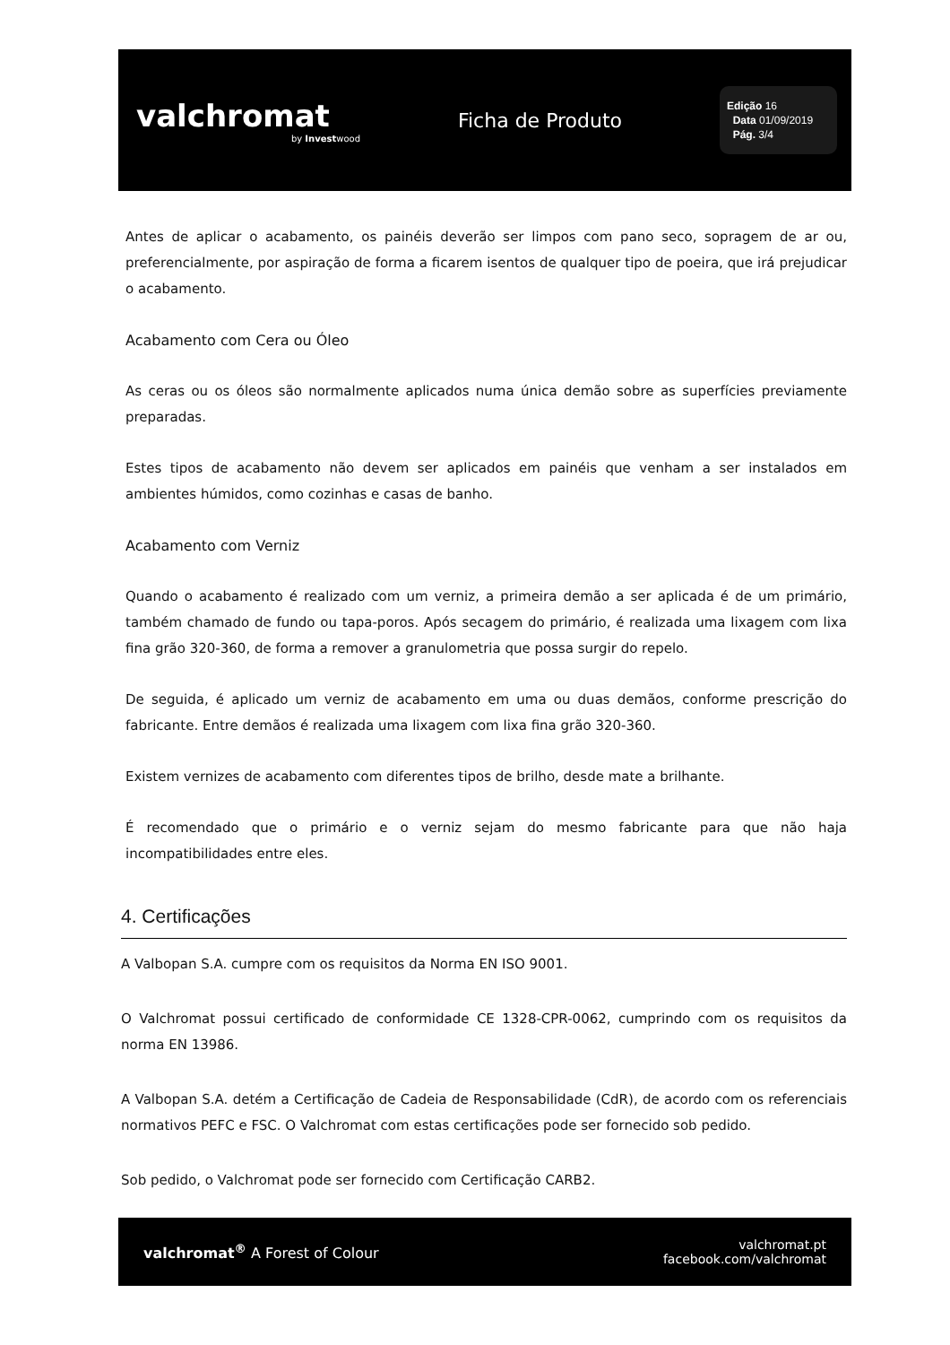valchromat
by Investwood
Ficha de Produto
Edição 16
Data 01/09/2019
Pág. 3/4
Antes de aplicar o acabamento, os painéis deverão ser limpos com pano seco, sopragem de ar ou, preferencialmente, por aspiração de forma a ficarem isentos de qualquer tipo de poeira, que irá prejudicar o acabamento.
Acabamento com Cera ou Óleo
As ceras ou os óleos são normalmente aplicados numa única demão sobre as superfícies previamente preparadas.
Estes tipos de acabamento não devem ser aplicados em painéis que venham a ser instalados em ambientes húmidos, como cozinhas e casas de banho.
Acabamento com Verniz
Quando o acabamento é realizado com um verniz, a primeira demão a ser aplicada é de um primário, também chamado de fundo ou tapa-poros. Após secagem do primário, é realizada uma lixagem com lixa fina grão 320-360, de forma a remover a granulometria que possa surgir do repelo.
De seguida, é aplicado um verniz de acabamento em uma ou duas demãos, conforme prescrição do fabricante. Entre demãos é realizada uma lixagem com lixa fina grão 320-360.
Existem vernizes de acabamento com diferentes tipos de brilho, desde mate a brilhante.
É recomendado que o primário e o verniz sejam do mesmo fabricante para que não haja incompatibilidades entre eles.
4. Certificações
A Valbopan S.A. cumpre com os requisitos da Norma EN ISO 9001.
O Valchromat possui certificado de conformidade CE 1328-CPR-0062, cumprindo com os requisitos da norma EN 13986.
A Valbopan S.A. detém a Certificação de Cadeia de Responsabilidade (CdR), de acordo com os referenciais normativos PEFC e FSC. O Valchromat com estas certificações pode ser fornecido sob pedido.
Sob pedido, o Valchromat pode ser fornecido com Certificação CARB2.
valchromat<sup>®</sup> A Forest of Colour
valchromat.pt
facebook.com/valchromat